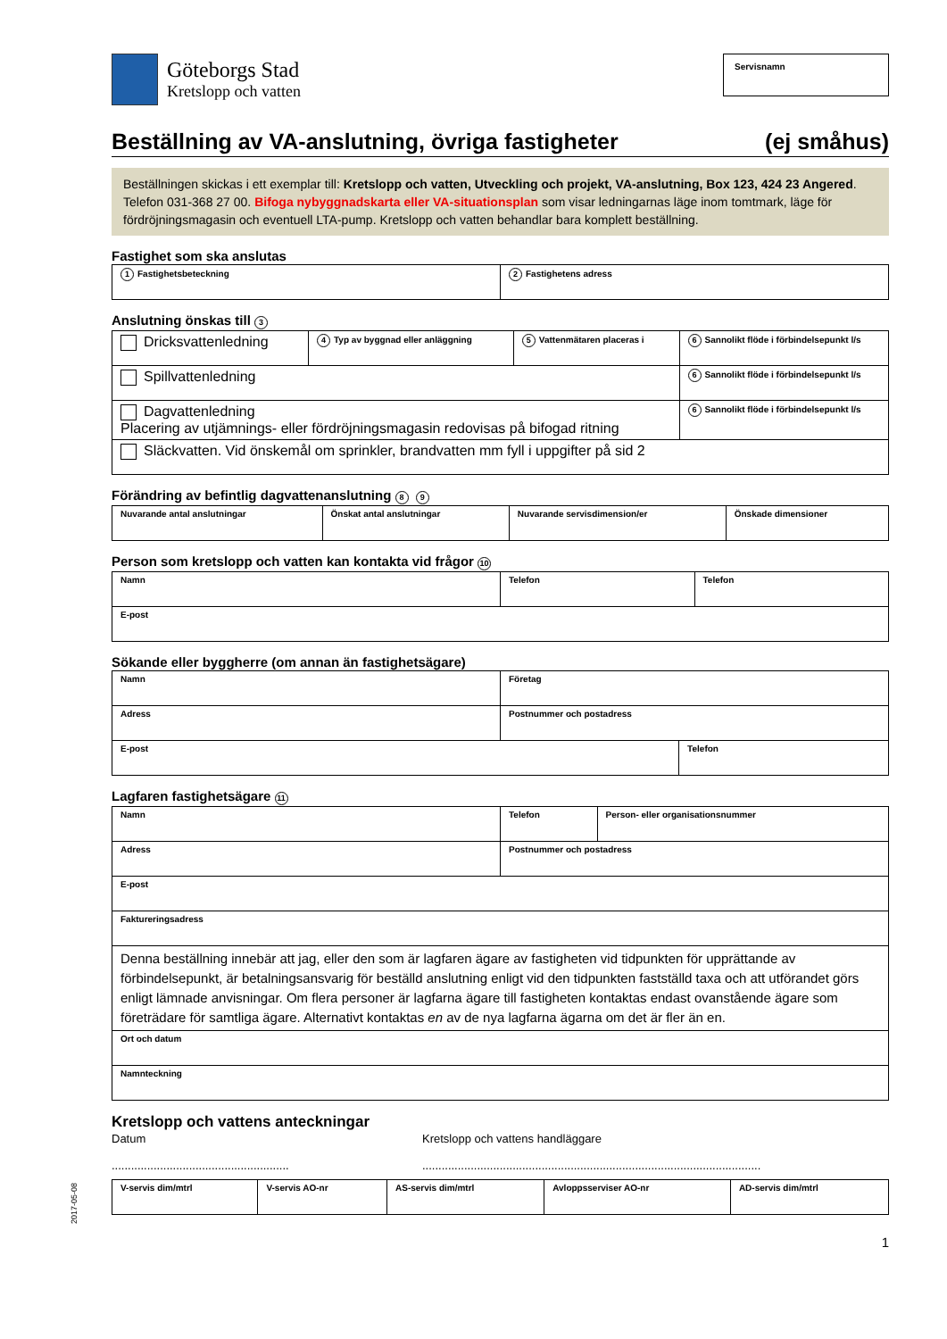Göteborgs Stad
Kretslopp och vatten
Servisnamn
Beställning av VA-anslutning, övriga fastigheter (ej småhus)
Beställningen skickas i ett exemplar till: Kretslopp och vatten, Utveckling och projekt, VA-anslutning, Box 123, 424 23 Angered. Telefon 031-368 27 00. Bifoga nybyggnadskarta eller VA-situationsplan som visar ledningarnas läge inom tomtmark, läge för fördröjningsmagasin och eventuell LTA-pump. Kretslopp och vatten behandlar bara komplett beställning.
Fastighet som ska anslutas
| 1 Fastighetsbeteckning | 2 Fastighetens adress |
Anslutning önskas till 3
| Dricksvattenledning | 4 Typ av byggnad eller anläggning | 5 Vattenmätaren placeras i | 6 Sannolikt flöde i förbindelsepunkt l/s |
| Spillvattenledning | | | 6 Sannolikt flöde i förbindelsepunkt l/s |
| Dagvattenledning Placering av utjämnings- eller fördröjningsmagasin redovisas på bifogad ritning | | | 6 Sannolikt flöde i förbindelsepunkt l/s |
| Släckvatten. Vid önskemål om sprinkler, brandvatten mm fyll i uppgifter på sid 2 | | | |
Förändring av befintlig dagvattenanslutning 8 9
| Nuvarande antal anslutningar | Önskat antal anslutningar | Nuvarande servisdimension/er | Önskade dimensioner |
Person som kretslopp och vatten kan kontakta vid frågor 10
| Namn | Telefon | Telefon |
| E-post | | |
Sökande eller byggherre (om annan än fastighetsägare)
| Namn | Företag | |
| Adress | Postnummer och postadress | |
| E-post | | Telefon |
Lagfaren fastighetsägare 11
| Namn | Telefon | Person- eller organisationsnummer |
| Adress | Postnummer och postadress | |
| E-post | | |
| Faktureringsadress | | |
| Denna beställning innebär att jag, eller den som är lagfaren ägare av fastigheten vid tidpunkten för upprättande av förbindelsepunkt, är betalningsansvarig för beställd anslutning enligt vid den tidpunkten fastställd taxa och att utförandet görs enligt lämnade anvisningar. Om flera personer är lagfarna ägare till fastigheten kontaktas endast ovanstående ägare som företrädare för samtliga ägare. Alternativt kontaktas en av de nya lagfarna ägarna om det är fler än en. | | |
| Ort och datum | | |
| Namnteckning | | |
Kretslopp och vattens anteckningar
Datum
.......................................................
Kretslopp och vattens handläggare
.........................................................................................................
| V-servis dim/mtrl | V-servis AO-nr | AS-servis dim/mtrl | Avloppsserviser AO-nr | AD-servis dim/mtrl |
1
2017-05-08